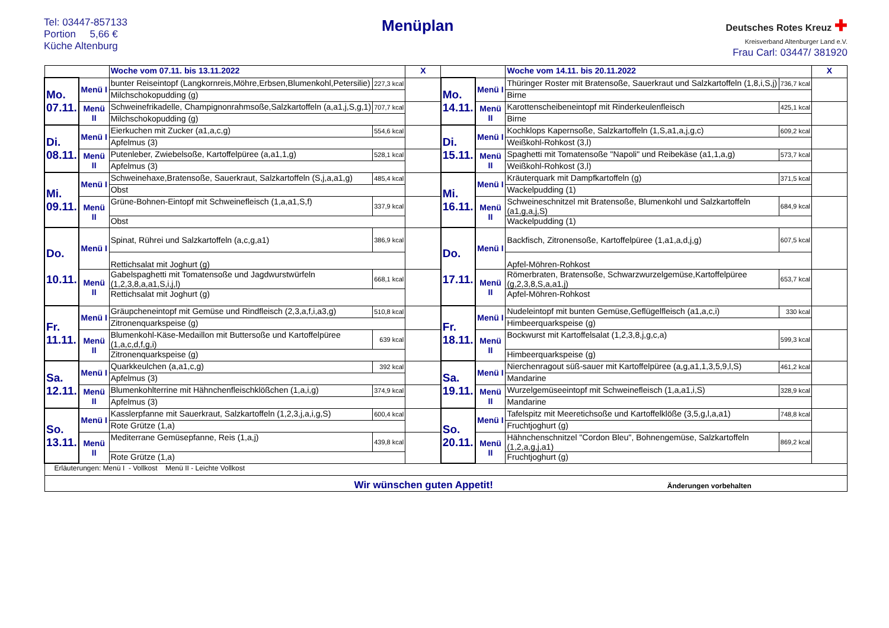Tel: 03447-857133
Portion 5,66 €
Küche Altenburg
Menüplan
Deutsches Rotes Kreuz ✚
Kreisverband Altenburger Land e.V.
Frau Carl: 03447/ 381920
| | | Woche vom 07.11. bis 13.11.2022 | | X | | | Woche vom 14.11. bis 20.11.2022 | | X |
| Mo. 07.11. | Menü I | bunter Reiseintopf (Langkornreis,Möhre,Erbsen,Blumenkohl,Petersilie) | 227,3 kcal | | Mo. 14.11. | Menü I | Thüringer Roster mit Bratensoße, Sauerkraut und Salzkartoffeln (1,8,i,S,j) | 736,7 kcal | |
| | | Milchschokopudding (g) | | | | | Birne | | |
| | Menü II | Schweinefrikadelle, Champignonrahmsoße,Salzkartoffeln (a,a1,j,S,g,1) | 707,7 kcal | | | Menü II | Karottenscheibeneintopf mit Rinderkeulenfleisch | 425,1 kcal | |
| | | Milchschokopudding (g) | | | | | Birne | | |
| Di. 08.11. | Menü I | Eierkuchen mit Zucker (a1,a,c,g) | 554,6 kcal | | Di. 15.11. | Menü I | Kochklops Kapernsoße, Salzkartoffeln (1,S,a1,a,j,g,c) | 609,2 kcal | |
| | | Apfelmus (3) | | | | | Weißkohl-Rohkost (3,l) | | |
| | Menü II | Putenleber, Zwiebelsoße, Kartoffelpüree (a,a1,1,g) | 528,1 kcal | | | Menü II | Spaghetti mit Tomatensoße "Napoli" und Reibekäse (a1,1,a,g) | 573,7 kcal | |
| | | Apfelmus (3) | | | | | Weißkohl-Rohkost (3,l) | | |
| Mi. 09.11. | Menü I | Schweinehaxe,Bratensoße, Sauerkraut, Salzkartoffeln (S,j,a,a1,g) | 485,4 kcal | | Mi. 16.11. | Menü I | Kräuterquark mit Dampfkartoffeln (g) | 371,5 kcal | |
| | | Obst | | | | | Wackelpudding (1) | | |
| | Menü II | Grüne-Bohnen-Eintopf mit Schweinefleisch (1,a,a1,S,f) | 337,9 kcal | | | Menü II | Schweineschnitzel mit Bratensoße, Blumenkohl und Salzkartoffeln (a1,g,a,j,S) | 684,9 kcal | |
| | | Obst | | | | | Wackelpudding (1) | | |
| Do. 10.11. | Menü I | Spinat, Rührei und Salzkartoffeln (a,c,g,a1) | 386,9 kcal | | Do. 17.11. | Menü I | Backfisch, Zitronensoße, Kartoffelpüree (1,a1,a,d,j,g) | 607,5 kcal | |
| | | Rettichsalat mit Joghurt (g) | | | | | Apfel-Möhren-Rohkost | | |
| | Menü II | Gabelspaghetti mit Tomatensoße und Jagdwurstwürfeln (1,2,3,8,a,a1,S,i,j,l) | 668,1 kcal | | | Menü II | Römerbraten, Bratensoße, Schwarzwurzelgemüse,Kartoffelpüree (g,2,3,8,S,a,a1,j) | 653,7 kcal | |
| | | Rettichsalat mit Joghurt (g) | | | | | Apfel-Möhren-Rohkost | | |
| Fr. 11.11. | Menü I | Gräupcheneintopf mit Gemüse und Rindfleisch (2,3,a,f,i,a3,g) | 510,8 kcal | | Fr. 18.11. | Menü I | Nudeleintopf mit bunten Gemüse,Geflügelfleisch (a1,a,c,i) | 330 kcal | |
| | | Zitronenquarkspeise (g) | | | | | Himbeerquarkspeise (g) | | |
| | Menü II | Blumenkohl-Käse-Medaillon mit Buttersoße und Kartoffelpüree (1,a,c,d,f,g,i) | 639 kcal | | | Menü II | Bockwurst mit Kartoffelsalat (1,2,3,8,j,g,c,a) | 599,3 kcal | |
| | | Zitronenquarkspeise (g) | | | | | Himbeerquarkspeise (g) | | |
| Sa. 12.11. | Menü I | Quarkkeulchen (a,a1,c,g) | 392 kcal | | Sa. 19.11. | Menü I | Nierchenragout süß-sauer mit Kartoffelpüree (a,g,a1,1,3,5,9,l,S) | 461,2 kcal | |
| | | Apfelmus (3) | | | | | Mandarine | | |
| | Menü II | Blumenkohlterrine mit Hähnchenfleischklößchen (1,a,i,g) | 374,9 kcal | | | Menü II | Wurzelgemüseeintopf mit Schweinefleisch (1,a,a1,i,S) | 328,9 kcal | |
| | | Apfelmus (3) | | | | | Mandarine | | |
| So. 13.11. | Menü I | Kasslerpfanne mit Sauerkraut, Salzkartoffeln (1,2,3,j,a,i,g,S) | 600,4 kcal | | So. 20.11. | Menü I | Tafelspitz mit Meeretichsoße und Kartoffelklöße (3,5,g,l,a,a1) | 748,8 kcal | |
| | | Rote Grütze (1,a) | | | | | Fruchtjoghurt (g) | | |
| | Menü II | Mediterrane Gemüsepfanne, Reis (1,a,j) | 439,8 kcal | | | Menü II | Hähnchenschnitzel "Cordon Bleu", Bohnengemüse, Salzkartoffeln (1,2,a,g,j,a1) | 869,2 kcal | |
| | | Rote Grütze (1,a) | | | | | Fruchtjoghurt (g) | | |
| Erläuterungen: Menü I - Vollkost Menü II - Leichte Vollkost | | | | | | | | | |
| Wir wünschen guten Appetit! Änderungen vorbehalten | | | | | | | | | |